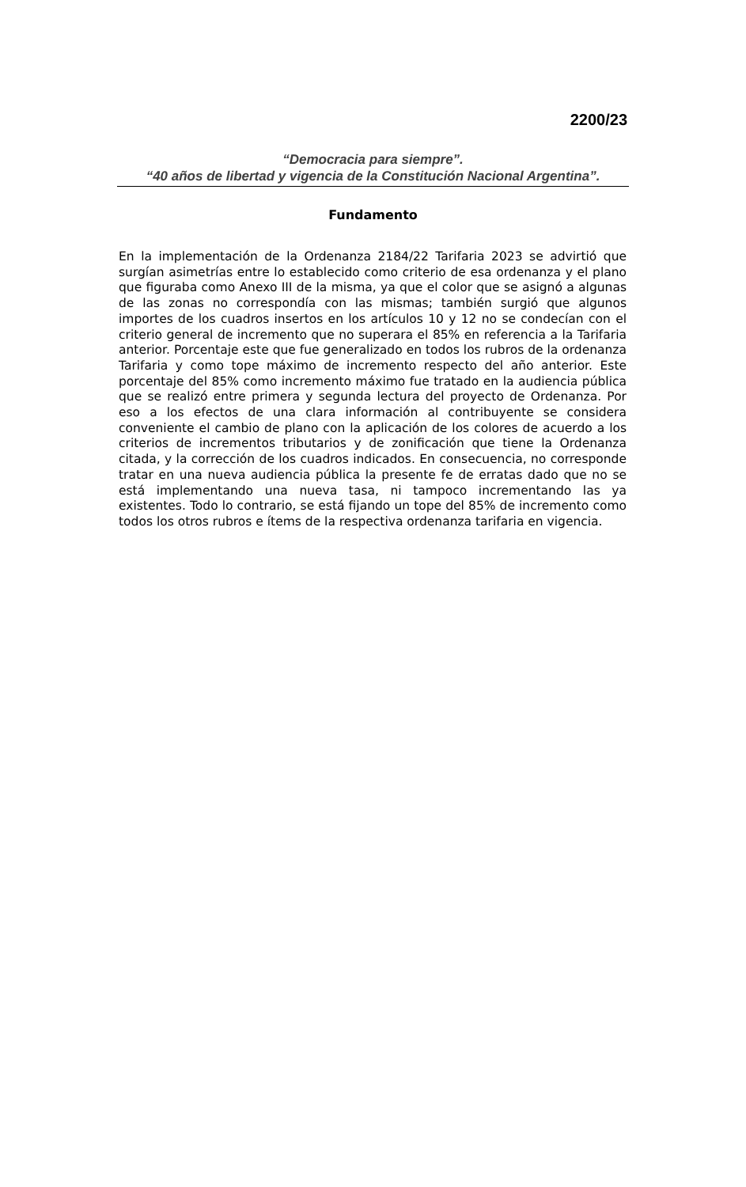2200/23
“Democracia para siempre”.
“40 años de libertad y vigencia de la Constitución Nacional Argentina”.
Fundamento
En la implementación de la Ordenanza 2184/22 Tarifaria 2023 se advirtió que surgían asimetrías entre lo establecido como criterio de esa ordenanza y el plano que figuraba como Anexo III de la misma, ya que el color que se asignó a algunas de las zonas no correspondía con las mismas; también surgió que algunos importes de los cuadros insertos en los artículos 10 y 12 no se condecían con el criterio general de incremento que no superara el 85% en referencia a la Tarifaria anterior. Porcentaje este que fue generalizado en todos los rubros de la ordenanza Tarifaria y como tope máximo de incremento respecto del año anterior. Este porcentaje del 85% como incremento máximo fue tratado en la audiencia pública que se realizó entre primera y segunda lectura del proyecto de Ordenanza. Por eso a los efectos de una clara información al contribuyente se considera conveniente el cambio de plano con la aplicación de los colores de acuerdo a los criterios de incrementos tributarios y de zonificación que tiene la Ordenanza citada, y la corrección de los cuadros indicados. En consecuencia, no corresponde tratar en una nueva audiencia pública la presente fe de erratas dado que no se está implementando una nueva tasa, ni tampoco incrementando las ya existentes. Todo lo contrario, se está fijando un tope del 85% de incremento como todos los otros rubros e ítems de la respectiva ordenanza tarifaria en vigencia.